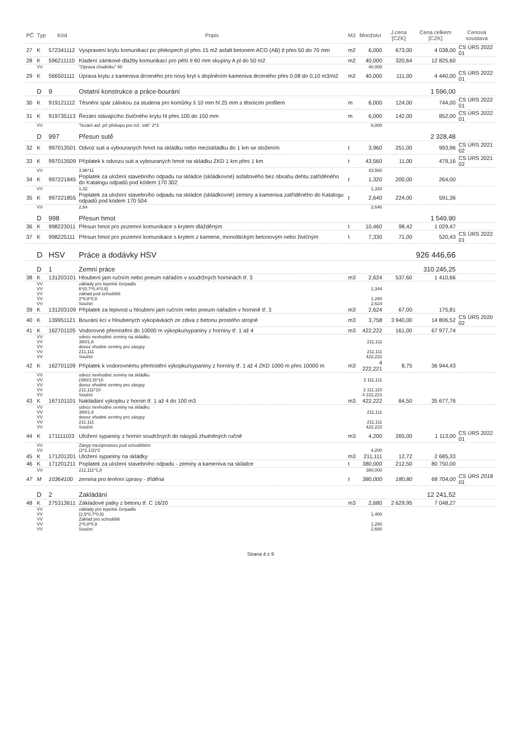| PČ | Typ | Kód | Popis | MJ | Množství | J.cena [CZK] | Cena celkem [CZK] | Cenová soustava |
| --- | --- | --- | --- | --- | --- | --- | --- | --- |
| 27 | K | 572341112 | Vyspravení krytu komunikací po překopech pl přes 15 m2 asfalt betonem ACO (AB) tl přes 50 do 70 mm | m2 | 6,000 | 673,00 | 4 038,00 | CS ÚRS 2022 01 |
| 28 | K | 596211110 | Kladení zámkové dlažby komunikací pro pěší tl 60 mm skupiny A pl do 50 m2 | m2 | 40,000 | 320,64 | 12 825,60 | |
| | VV | | "Oprava chodníku" 40 | | 40,000 | | | |
| 29 | K | 566501111 | Úprava krytu z kameniva drceného pro nový kryt s doplněním kameniva drceného přes 0,08 do 0,10 m3/m2 | m2 | 40,000 | 111,00 | 4 440,00 | CS ÚRS 2022 01 |
| | D | 9 | Ostatní konstrukce a práce-bourání | | | | 1 596,00 | |
| 30 | K | 919121112 | Těsnění spár zálivkou za studena pro komůrky š 10 mm hl 25 mm s těsnicím profilem | m | 6,000 | 124,00 | 744,00 | CS ÚRS 2022 01 |
| 31 | K | 919735113 | Řezání stávajícího živičného krytu hl přes 100 do 150 mm | m | 6,000 | 142,00 | 852,00 | CS ÚRS 2022 01 |
| | VV | | "řezání asf. při překopu pro inž. sítě" 2*3 | | 6,000 | | | |
| | D | 997 | Přesun sutě | | | | 2 328,48 | |
| 32 | K | 997013501 | Odvoz suti a vybouraných hmot na skládku nebo meziskládku do 1 km se složením | t | 3,960 | 251,00 | 993,96 | CS ÚRS 2021 02 |
| 33 | K | 997013509 | Příplatek k odvozu suti a vybouraných hmot na skládku ZKD 1 km přes 1 km | t | 43,560 | 11,00 | 479,16 | CS ÚRS 2021 02 |
| | VV | | 3,96*11 | | 43,560 | | | |
| 34 | K | 997221845 | Poplatek za uložení stavebního odpadu na skládce (skládkovné) asfaltového bez obsahu dehtu zatříděného do Katalogu odpadů pod kódem 170 302 | t | 1,320 | 200,00 | 264,00 | |
| | VV | | 1,32 | | 1,320 | | | |
| 35 | K | 997221855 | Poplatek za uložení stavebního odpadu na skládce (skládkovné) zeminy a kameniva zatříděného do Katalogu odpadů pod kódem 170 504 | t | 2,640 | 224,00 | 591,36 | |
| | VV | | 2,64 | | 2,640 | | | |
| | D | 998 | Přesun hmot | | | | 1 549,90 | |
| 36 | K | 998223011 | Přesun hmot pro pozemní komunikace s krytem dlážděným | t | 10,460 | 98,42 | 1 029,47 | |
| 37 | K | 998225111 | Přesun hmot pro pozemní komunikace s krytem z kamene, monolitickým betonovým nebo živičným | t | 7,330 | 71,00 | 520,43 | CS ÚRS 2022 01 |
| | D | HSV | Práce a dodávky HSV | | | | 926 446,66 | |
| | D | 1 | Zemní práce | | | | 310 245,25 | |
| 38 | K | 131203101 | Hloubení jam ručním nebo pneum nářadím v soudržných horninách tř. 3 | m3 | 2,624 | 537,60 | 1 410,66 | |
| | VV | | základy pro tepelné čerpadlo | | | | | |
| | VV | | 6*(0,7*0,4*0,8) | | 1,344 | | | |
| | VV | | základ pod schodiště | | | | | |
| | VV | | 2*0,8*0,8 | | 1,280 | | | |
| | VV | | Součet | | 2,624 | | | |
| 39 | K | 131203109 | Příplatek za lepivost u hloubení jam ručním nebo pneum nářadím v hornině tř. 3 | m3 | 2,624 | 67,00 | 175,81 | |
| 40 | K | 139951121 | Bourání kcí v hloubených vykopávkách ze zdiva z betonu prostého strojně | m3 | 3,758 | 3 940,00 | 14 806,52 | CS ÚRS 2020 02 |
| 41 | K | 162701105 | Vodorovné přemístění do 10000 m výkopku/sypaniny z horniny tř. 1 až 4 | m3 | 422,222 | 161,00 | 67 977,74 | |
| | VV | | odvoz nevhodné zeminy na skládku | | | | | |
| | VV | | 380/1,8 | | 211,111 | | | |
| | VV | | dovoz vhodné zeminy pro zásypy | | | | | |
| | VV | | 211,111 | | 211,111 | | | |
| | VV | | Součet | | 422,222 | | | |
| 42 | K | 162701109 | Příplatek k vodorovnému přemístění výkopku/sypaniny z horniny tř. 1 až 4 ZKD 1000 m přes 10000 m | m3 | 4 222,221 | 8,75 | 36 944,43 | |
| | VV | | odvoz nevhodné zeminy na skládku | | | | | |
| | VV | | (380/1,8)*10 | | 2 111,111 | | | |
| | VV | | dovoz vhodné zeminy pro zásypy | | | | | |
| | VV | | 211,111*10 | | 2 111,110 | | | |
| | VV | | Součet | | 4 222,221 | | | |
| 43 | K | 167101101 | Nakládání výkopku z hornin tř. 1 až 4 do 100 m3 | m3 | 422,222 | 84,50 | 35 677,76 | |
| | VV | | odvoz nevhodné zeminy na skládku | | | | | |
| | VV | | 380/1,8 | | 211,111 | | | |
| | VV | | dovoz vhodné zeminy pro zásypy | | | | | |
| | VV | | 211,111 | | 211,111 | | | |
| | VV | | Součet | | 422,222 | | | |
| 44 | K | 171111103 | Uložení sypaniny z hornin soudržných do násypů zhutněných ručně | m3 | 4,200 | 265,00 | 1 113,00 | CS ÚRS 2022 01 |
| | VV | | Zásyp meziprostoru pod schodištěm | | | | | |
| | VV | | (2*2,1/2)*2 | | 4,200 | | | |
| 45 | K | 171201201 | Uložení sypaniny na skládky | m3 | 211,111 | 12,72 | 2 685,33 | |
| 46 | K | 171201211 | Poplatek za uložení stavebního odpadu - zeminy a kameniva na skládce | t | 380,000 | 212,50 | 80 750,00 | |
| | VV | | 211,111*1,8 | | 380,000 | | | |
| 47 | M | 10364100 | zemina pro terénní úpravy - tříděná | t | 380,000 | 180,80 | 68 704,00 | CS ÚRS 2018 01 |
| | D | 2 | Zakládání | | | | 12 241,52 | |
| 48 | K | 275313611 | Základové patky z betonu tř. C 16/20 | m3 | 2,680 | 2 629,95 | 7 048,27 | |
| | VV | | základy pro tepelné čerpadlo | | | | | |
| | VV | | (2,5*0,7*0,8) | | 1,400 | | | |
| | VV | | Základ pro schodiště | | | | | |
| | VV | | 2*0,8*0,8 | | 1,280 | | | |
| | VV | | Součet | | 2,680 | | | |
Strana 4 z 9